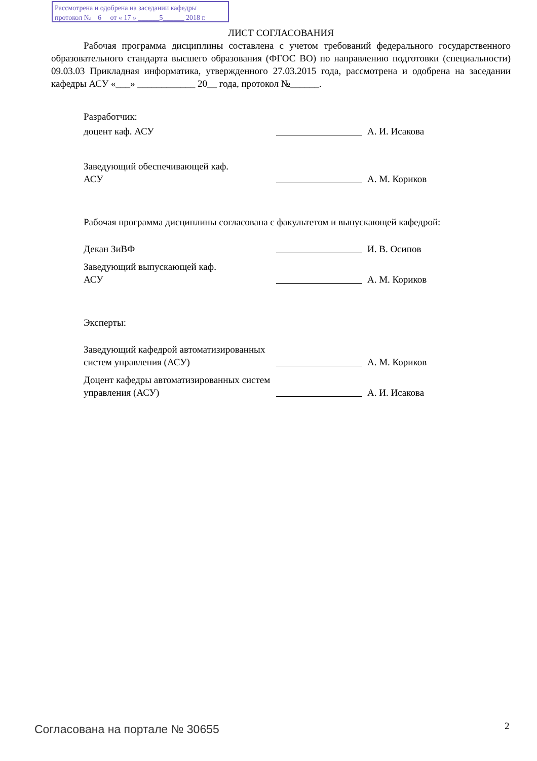Рассмотрена и одобрена на заседании кафедры
протокол № 6 от « 17 » ______5______ 2018 г.
ЛИСТ СОГЛАСОВАНИЯ
Рабочая программа дисциплины составлена с учетом требований федерального государственного образовательного стандарта высшего образования (ФГОС ВО) по направлению подготовки (специальности) 09.03.03 Прикладная информатика, утвержденного 27.03.2015 года, рассмотрена и одобрена на заседании кафедры АСУ «___» ____________ 20__ года, протокол №______.
Разработчик:
доцент каф. АСУ
А. И. Исакова
Заведующий обеспечивающей каф.
АСУ
А. М. Кориков
Рабочая программа дисциплины согласована с факультетом и выпускающей кафедрой:
Декан ЗиВФ
И. В. Осипов
Заведующий выпускающей каф.
АСУ
А. М. Кориков
Эксперты:
Заведующий кафедрой автоматизированных систем управления (АСУ)
А. М. Кориков
Доцент кафедры автоматизированных систем управления (АСУ)
А. И. Исакова
Согласована на портале № 30655 2